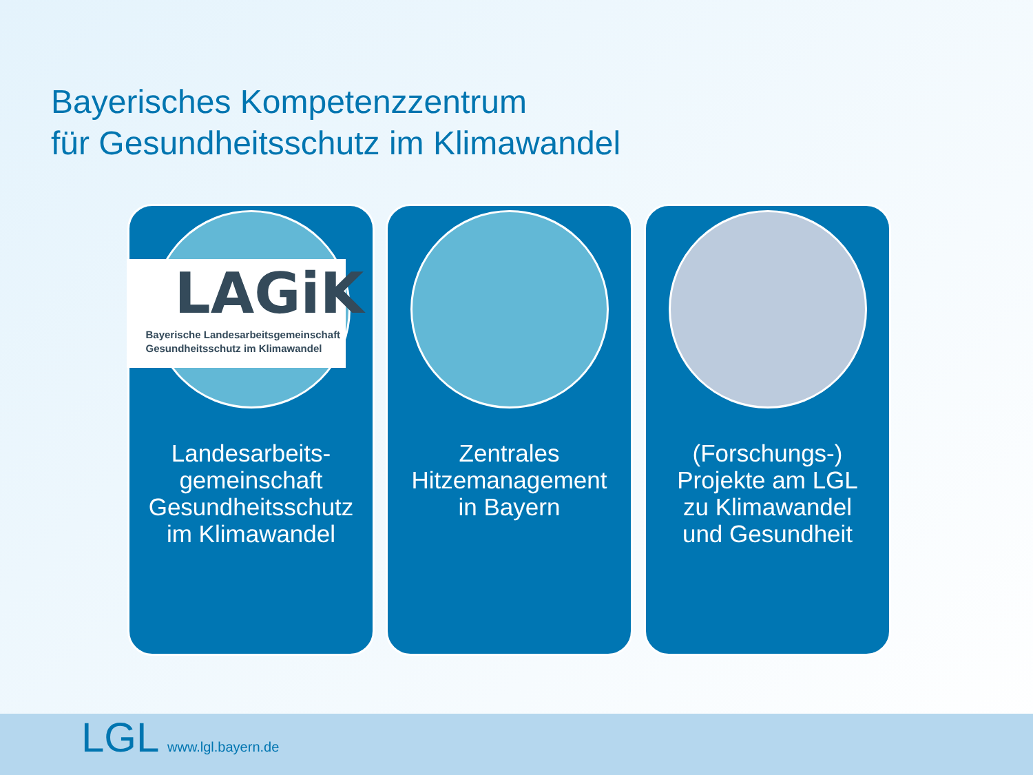Bayerisches Kompetenzzentrum
für Gesundheitsschutz im Klimawandel
LAGiK
Bayerische Landesarbeitsgemeinschaft
Gesundheitsschutz im Klimawandel
Landesarbeits-
gemeinschaft
Gesundheitsschutz
im Klimawandel
Zentrales
Hitzemanagement
in Bayern
(Forschungs-)
Projekte am LGL
zu Klimawandel
und Gesundheit
LGL www.lgl.bayern.de